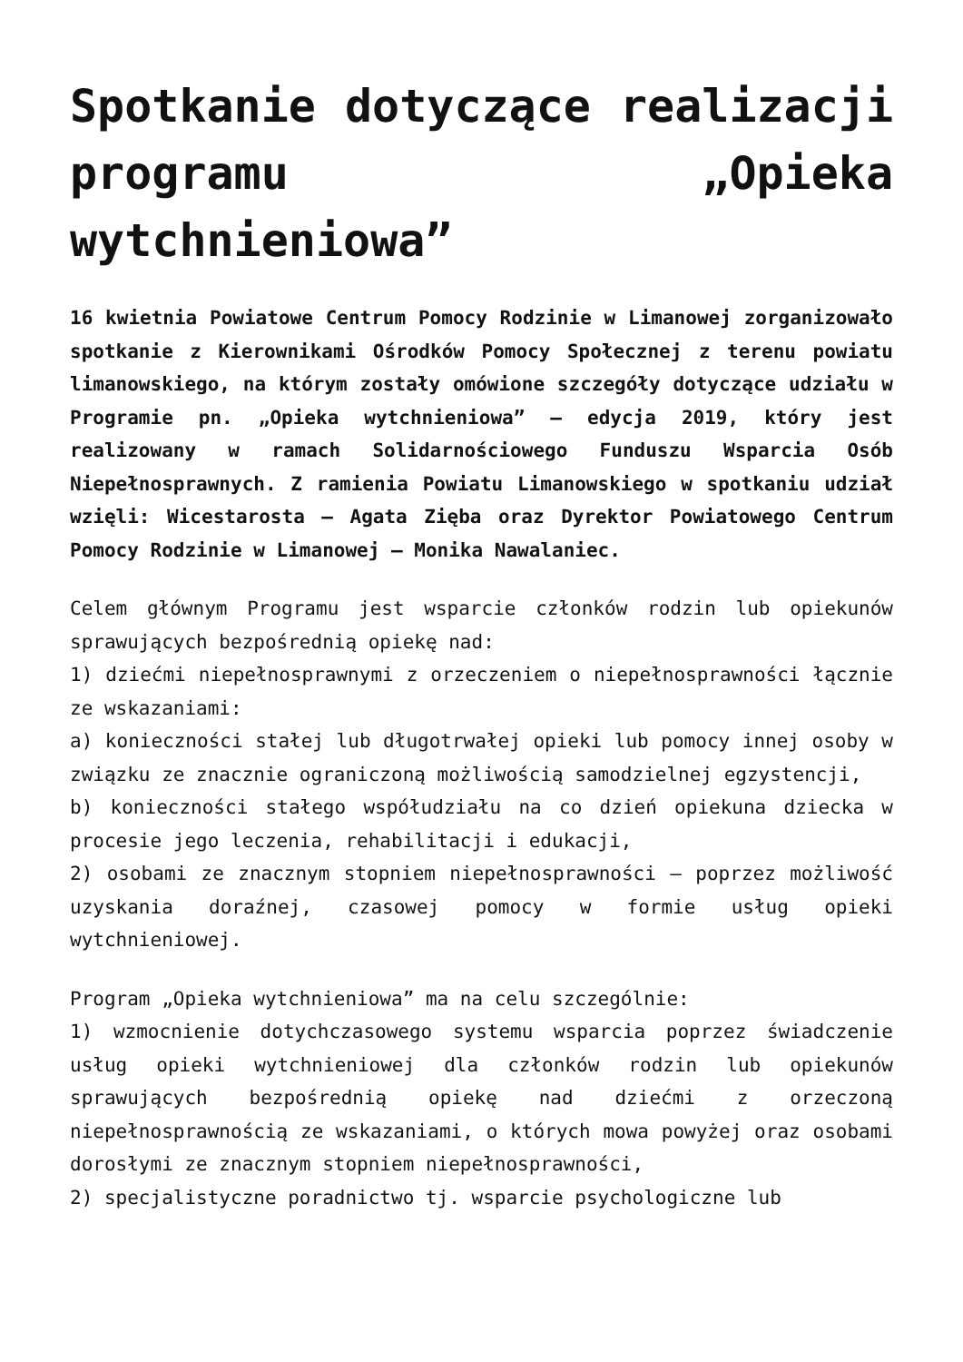Spotkanie dotyczące realizacji programu „Opieka wytchnieniowa”
16 kwietnia Powiatowe Centrum Pomocy Rodzinie w Limanowej zorganizowało spotkanie z Kierownikami Ośrodków Pomocy Społecznej z terenu powiatu limanowskiego, na którym zostały omówione szczegóły dotyczące udziału w Programie pn. „Opieka wytchnieniowa” – edycja 2019, który jest realizowany w ramach Solidarnościowego Funduszu Wsparcia Osób Niepełnosprawnych. Z ramienia Powiatu Limanowskiego w spotkaniu udział wzięli: Wicestarosta – Agata Zięba oraz Dyrektor Powiatowego Centrum Pomocy Rodzinie w Limanowej – Monika Nawalaniec.
Celem głównym Programu jest wsparcie członków rodzin lub opiekunów sprawujących bezpośrednią opiekę nad:
1) dziećmi niepełnosprawnymi z orzeczeniem o niepełnosprawności łącznie ze wskazaniami:
a) konieczności stałej lub długotrwałej opieki lub pomocy innej osoby w związku ze znacznie ograniczoną możliwością samodzielnej egzystencji,
b) konieczności stałego współudziału na co dzień opiekuna dziecka w procesie jego leczenia, rehabilitacji i edukacji,
2) osobami ze znacznym stopniem niepełnosprawności – poprzez możliwość uzyskania doraźnej, czasowej pomocy w formie usług opieki wytchnieniowej.
Program „Opieka wytchnieniowa” ma na celu szczególnie:
1) wzmocnienie dotychczasowego systemu wsparcia poprzez świadczenie usług opieki wytchnieniowej dla członków rodzin lub opiekunów sprawujących bezpośrednią opiekę nad dziećmi z orzeczoną niepełnosprawnością ze wskazaniami, o których mowa powyżej oraz osobami dorosłymi ze znacznym stopniem niepełnosprawności,
2) specjalistyczne poradnictwo tj. wsparcie psychologiczne lub